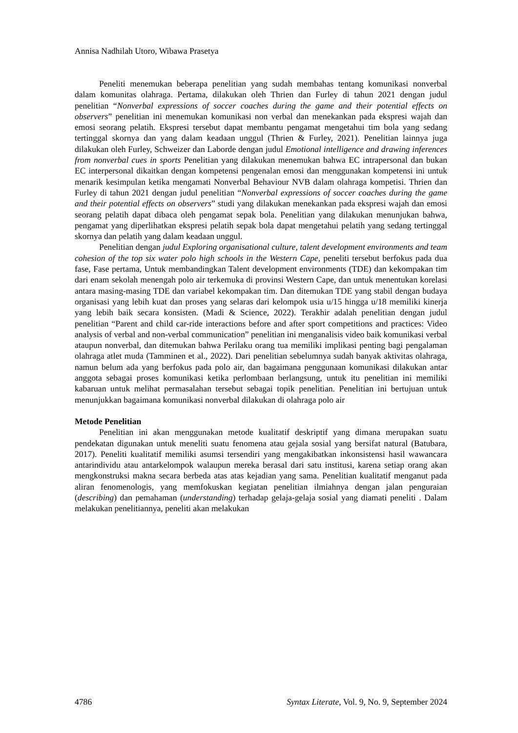Annisa Nadhilah Utoro, Wibawa Prasetya
Peneliti menemukan beberapa penelitian yang sudah membahas tentang komunikasi nonverbal dalam komunitas olahraga. Pertama, dilakukan oleh Thrien dan Furley di tahun 2021 dengan judul penelitian “Nonverbal expressions of soccer coaches during the game and their potential effects on observers” penelitian ini menemukan komunikasi non verbal dan menekankan pada ekspresi wajah dan emosi seorang pelatih. Ekspresi tersebut dapat membantu pengamat mengetahui tim bola yang sedang tertinggal skornya dan yang dalam keadaan unggul (Thrien & Furley, 2021). Penelitian lainnya juga dilakukan oleh Furley, Schweizer dan Laborde dengan judul Emotional intelligence and drawing inferences from nonverbal cues in sports Penelitian yang dilakukan menemukan bahwa EC intrapersonal dan bukan EC interpersonal dikaitkan dengan kompetensi pengenalan emosi dan menggunakan kompetensi ini untuk menarik kesimpulan ketika mengamati Nonverbal Behaviour NVB dalam olahraga kompetisi. Thrien dan Furley di tahun 2021 dengan judul penelitian “Nonverbal expressions of soccer coaches during the game and their potential effects on observers” studi yang dilakukan menekankan pada ekspresi wajah dan emosi seorang pelatih dapat dibaca oleh pengamat sepak bola. Penelitian yang dilakukan menunjukan bahwa, pengamat yang diperlihatkan ekspresi pelatih sepak bola dapat mengetahui pelatih yang sedang tertinggal skornya dan pelatih yang dalam keadaan unggul.
Penelitian dengan judul Exploring organisational culture, talent development environments and team cohesion of the top six water polo high schools in the Western Cape, peneliti tersebut berfokus pada dua fase, Fase pertama, Untuk membandingkan Talent development environments (TDE) dan kekompakan tim dari enam sekolah menengah polo air terkemuka di provinsi Western Cape, dan untuk menentukan korelasi antara masing-masing TDE dan variabel kekompakan tim. Dan ditemukan TDE yang stabil dengan budaya organisasi yang lebih kuat dan proses yang selaras dari kelompok usia u/15 hingga u/18 memiliki kinerja yang lebih baik secara konsisten. (Madi & Science, 2022). Terakhir adalah penelitian dengan judul penelitian “Parent and child car-ride interactions before and after sport competitions and practices: Video analysis of verbal and non-verbal communication” penelitian ini menganalisis video baik komunikasi verbal ataupun nonverbal, dan ditemukan bahwa Perilaku orang tua memiliki implikasi penting bagi pengalaman olahraga atlet muda (Tamminen et al., 2022). Dari penelitian sebelumnya sudah banyak aktivitas olahraga, namun belum ada yang berfokus pada polo air, dan bagaimana penggunaan komunikasi dilakukan antar anggota sebagai proses komunikasi ketika perlombaan berlangsung, untuk itu penelitian ini memiliki kabaruan untuk melihat permasalahan tersebut sebagai topik penelitian. Penelitian ini bertujuan untuk menunjukkan bagaimana komunikasi nonverbal dilakukan di olahraga polo air
Metode Penelitian
Penelitian ini akan menggunakan metode kualitatif deskriptif yang dimana merupakan suatu pendekatan digunakan untuk meneliti suatu fenomena atau gejala sosial yang bersifat natural (Batubara, 2017). Peneliti kualitatif memiliki asumsi tersendiri yang mengakibatkan inkonsistensi hasil wawancara antarindividu atau antarkelompok walaupun mereka berasal dari satu institusi, karena setiap orang akan mengkonstruksi makna secara berbeda atas atas kejadian yang sama. Penelitian kualitatif menganut pada aliran fenomenologis, yang memfokuskan kegiatan penelitian ilmiahnya dengan jalan penguraian (describing) dan pemahaman (understanding) terhadap gelaja-gelaja sosial yang diamati peneliti . Dalam melakukan penelitiannya, peneliti akan melakukan
4786 Syntax Literate, Vol. 9, No. 9, September 2024